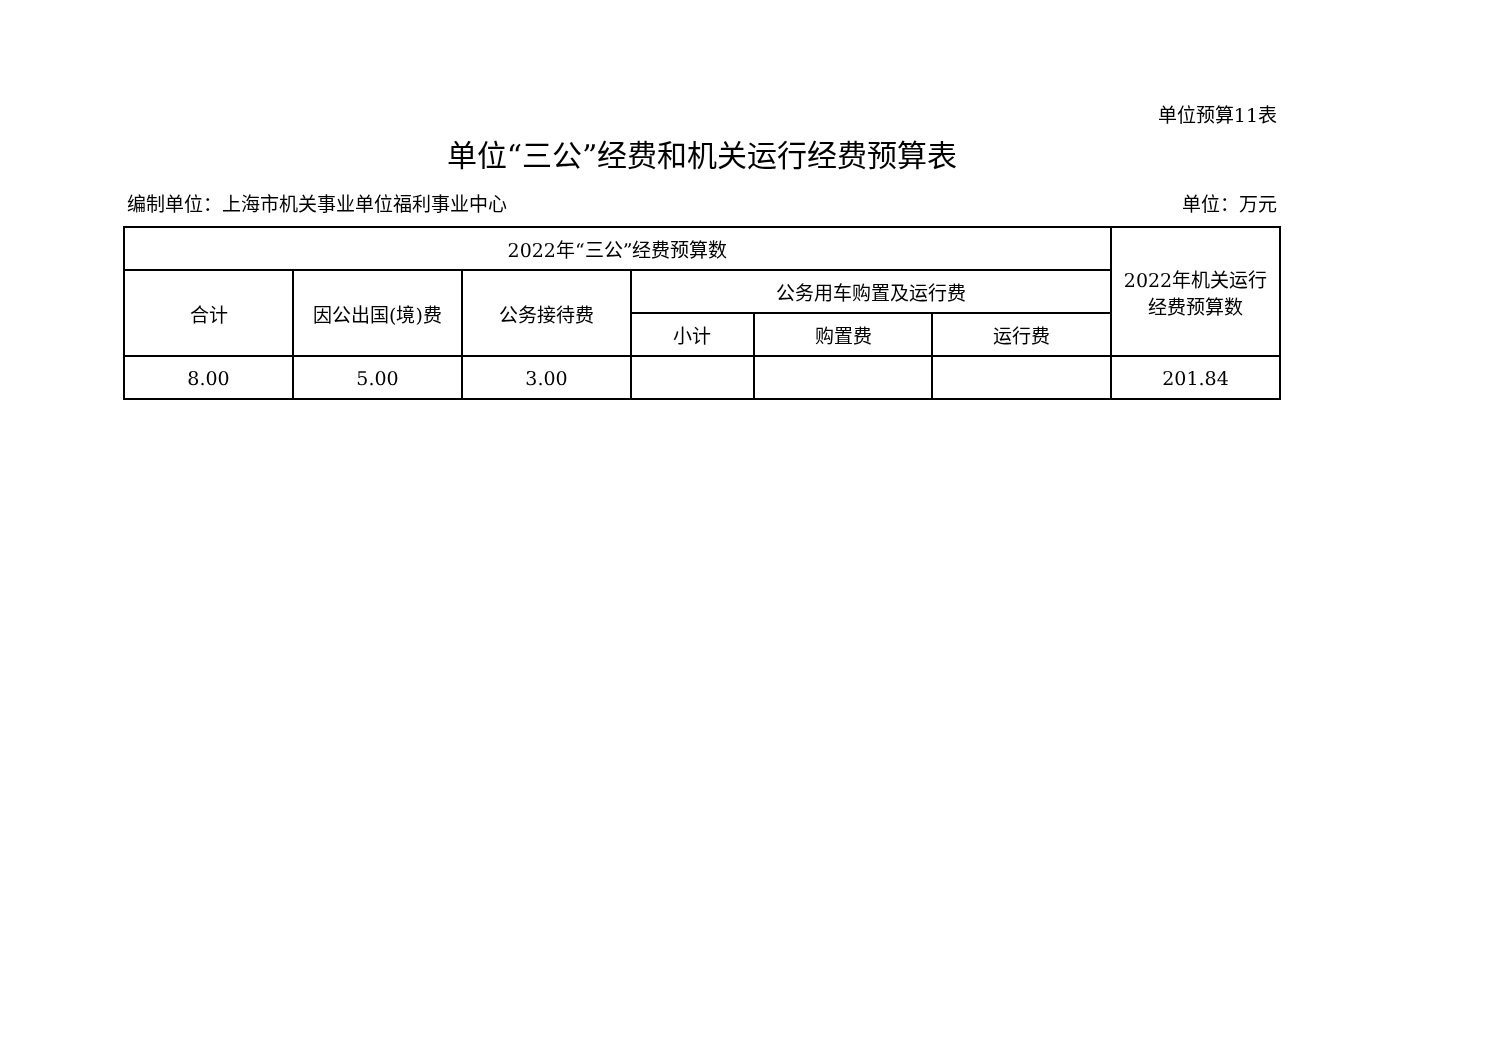单位预算11表
单位“三公”经费和机关运行经费预算表
编制单位：上海市机关事业单位福利事业中心 单位：万元
| 2022年“三公”经费预算数 | | | | | | 2022年机关运行 经费预算数 |
| --- | --- | --- | --- | --- | --- | --- |
| 合计 | 因公出国(境)费 | 公务接待费 | 公务用车购置及运行费 | | | |
| | | | 小计 | 购置费 | 运行费 | |
| 8.00 | 5.00 | 3.00 | | | | 201.84 |